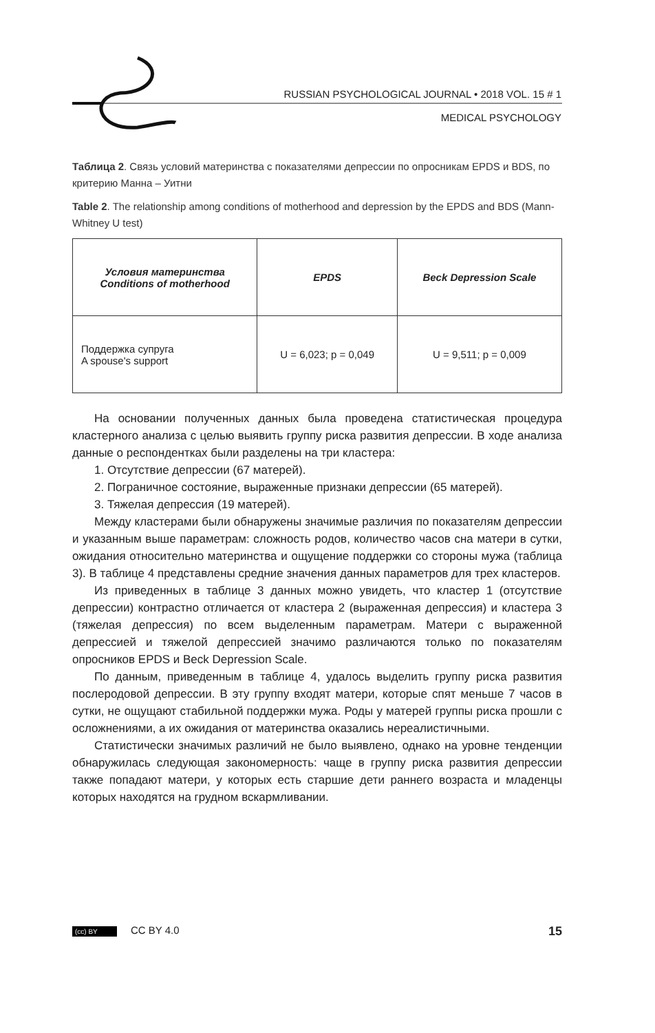RUSSIAN PSYCHOLOGICAL JOURNAL • 2018 VOL. 15 # 1
MEDICAL PSYCHOLOGY
Таблица 2. Связь условий материнства с показателями депрессии по опросникам EPDS и BDS, по критерию Манна – Уитни
Table 2. The relationship among conditions of motherhood and depression by the EPDS and BDS (Mann-Whitney U test)
| Условия материнства Conditions of motherhood | EPDS | Beck Depression Scale |
| --- | --- | --- |
| Поддержка супруга A spouse's support | U = 6,023; p = 0,049 | U = 9,511; p = 0,009 |
На основании полученных данных была проведена статистическая процедура кластерного анализа с целью выявить группу риска развития депрессии. В ходе анализа данные о респондентках были разделены на три кластера:
1. Отсутствие депрессии (67 матерей).
2. Пограничное состояние, выраженные признаки депрессии (65 матерей).
3. Тяжелая депрессия (19 матерей).
Между кластерами были обнаружены значимые различия по показателям депрессии и указанным выше параметрам: сложность родов, количество часов сна матери в сутки, ожидания относительно материнства и ощущение поддержки со стороны мужа (таблица 3). В таблице 4 представлены средние значения данных параметров для трех кластеров.
Из приведенных в таблице 3 данных можно увидеть, что кластер 1 (отсутствие депрессии) контрастно отличается от кластера 2 (выраженная депрессия) и кластера 3 (тяжелая депрессия) по всем выделенным параметрам. Матери с выраженной депрессией и тяжелой депрессией значимо различаются только по показателям опросников EPDS и Beck Depression Scale.
По данным, приведенным в таблице 4, удалось выделить группу риска развития послеродовой депрессии. В эту группу входят матери, которые спят меньше 7 часов в сутки, не ощущают стабильной поддержки мужа. Роды у матерей группы риска прошли с осложнениями, а их ожидания от материнства оказались нереалистичными.
Статистически значимых различий не было выявлено, однако на уровне тенденции обнаружилась следующая закономерность: чаще в группу риска развития депрессии также попадают матери, у которых есть старшие дети раннего возраста и младенцы которых находятся на грудном вскармливании.
(cc) BY CC BY 4.0 15